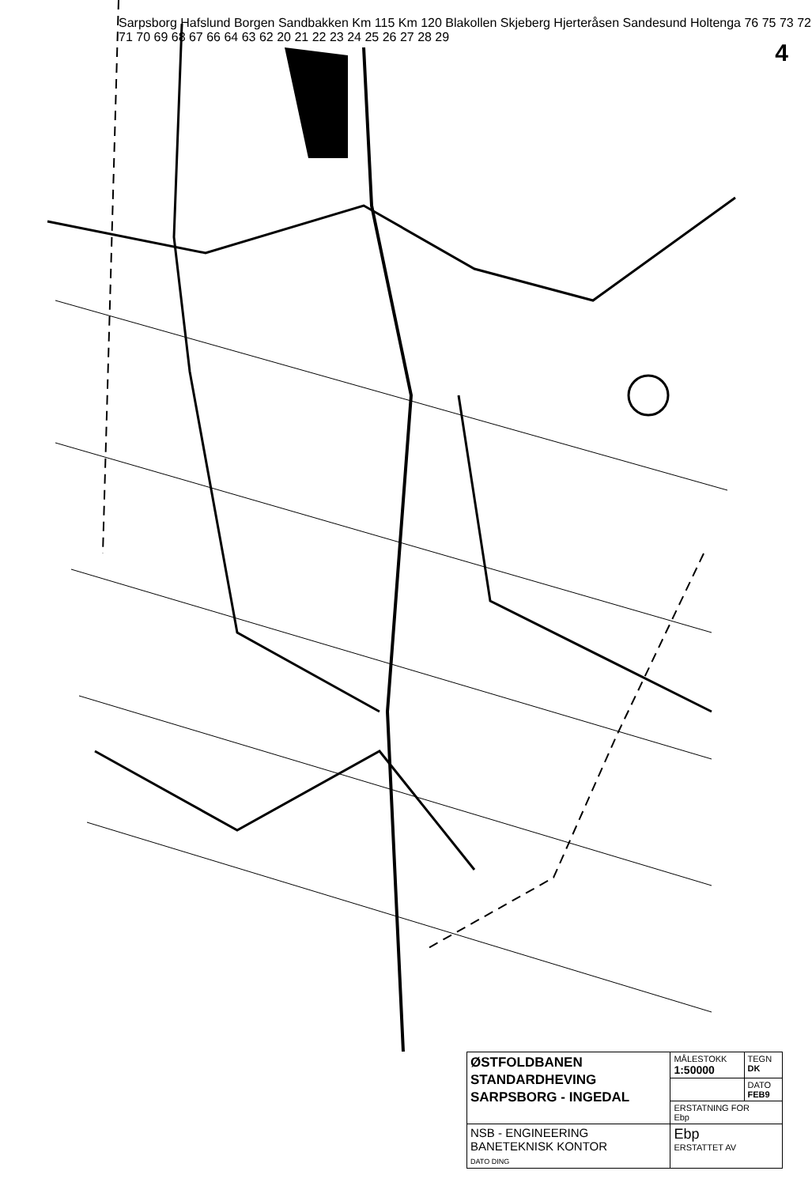4
Sarpsborg Hafslund Borgen Sandbakken Km 115 Km 120 Blakollen Skjeberg Hjerteråsen Sandesund Holtenga 76 75 73 72 71 70 69 68 67 66 64 63 62 20 21 22 23 24 25 26 27 28 29
| ØSTFOLDBANEN STANDARDHEVING SARPSBORG - INGEDAL | MÅLESTOKK 1:50000 | TEGN DK |
| | | DATO FEB9 |
| | ERSTATNING FOR Ebp | |
| NSB - ENGINEERING BANETEKNISK KONTOR DATO DING | Ebp ERSTATTET AV | |